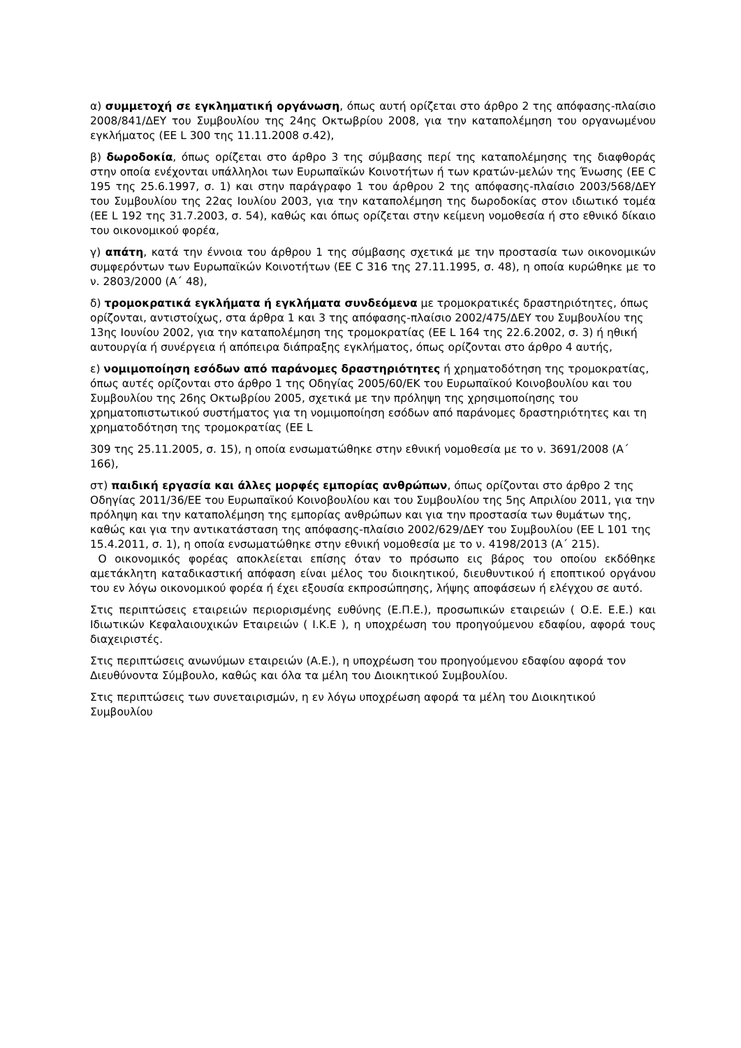α) συμμετοχή σε εγκληματική οργάνωση, όπως αυτή ορίζεται στο άρθρο 2 της απόφασης-πλαίσιο 2008/841/ΔΕΥ του Συμβουλίου της 24ης Οκτωβρίου 2008, για την καταπολέμηση του οργανωμένου εγκλήματος (ΕΕ L 300 της 11.11.2008 σ.42),
β) δωροδοκία, όπως ορίζεται στο άρθρο 3 της σύμβασης περί της καταπολέμησης της διαφθοράς στην οποία ενέχονται υπάλληλοι των Ευρωπαϊκών Κοινοτήτων ή των κρατών-μελών της Ένωσης (ΕΕ C 195 της 25.6.1997, σ. 1) και στην παράγραφο 1 του άρθρου 2 της απόφασης-πλαίσιο 2003/568/ΔΕΥ του Συμβουλίου της 22ας Ιουλίου 2003, για την καταπολέμηση της δωροδοκίας στον ιδιωτικό τομέα (ΕΕ L 192 της 31.7.2003, σ. 54), καθώς και όπως ορίζεται στην κείμενη νομοθεσία ή στο εθνικό δίκαιο του οικονομικού φορέα,
γ) απάτη, κατά την έννοια του άρθρου 1 της σύμβασης σχετικά με την προστασία των οικονομικών συμφερόντων των Ευρωπαϊκών Κοινοτήτων (ΕΕ C 316 της 27.11.1995, σ. 48), η οποία κυρώθηκε με το ν. 2803/2000 (Α΄ 48),
δ) τρομοκρατικά εγκλήματα ή εγκλήματα συνδεόμενα με τρομοκρατικές δραστηριότητες, όπως ορίζονται, αντιστοίχως, στα άρθρα 1 και 3 της απόφασης-πλαίσιο 2002/475/ΔΕΥ του Συμβουλίου της 13ης Ιουνίου 2002, για την καταπολέμηση της τρομοκρατίας (ΕΕ L 164 της 22.6.2002, σ. 3) ή ηθική αυτουργία ή συνέργεια ή απόπειρα διάπραξης εγκλήματος, όπως ορίζονται στο άρθρο 4 αυτής,
ε) νομιμοποίηση εσόδων από παράνομες δραστηριότητες ή χρηματοδότηση της τρομοκρατίας, όπως αυτές ορίζονται στο άρθρο 1 της Οδηγίας 2005/60/ΕΚ του Ευρωπαϊκού Κοινοβουλίου και του Συμβουλίου της 26ης Οκτωβρίου 2005, σχετικά με την πρόληψη της χρησιμοποίησης του χρηματοπιστωτικού συστήματος για τη νομιμοποίηση εσόδων από παράνομες δραστηριότητες και τη χρηματοδότηση της τρομοκρατίας (ΕΕ L
309 της 25.11.2005, σ. 15), η οποία ενσωματώθηκε στην εθνική νομοθεσία με το ν. 3691/2008 (Α΄ 166),
στ) παιδική εργασία και άλλες μορφές εμπορίας ανθρώπων, όπως ορίζονται στο άρθρο 2 της Οδηγίας 2011/36/ΕΕ του Ευρωπαϊκού Κοινοβουλίου και του Συμβουλίου της 5ης Απριλίου 2011, για την πρόληψη και την καταπολέμηση της εμπορίας ανθρώπων και για την προστασία των θυμάτων της, καθώς και για την αντικατάσταση της απόφασης-πλαίσιο 2002/629/ΔΕΥ του Συμβουλίου (ΕΕ L 101 της 15.4.2011, σ. 1), η οποία ενσωματώθηκε στην εθνική νομοθεσία με το ν. 4198/2013 (Α΄ 215).
Ο οικονομικός φορέας αποκλείεται επίσης όταν το πρόσωπο εις βάρος του οποίου εκδόθηκε αμετάκλητη καταδικαστική απόφαση είναι μέλος του διοικητικού, διευθυντικού ή εποπτικού οργάνου του εν λόγω οικονομικού φορέα ή έχει εξουσία εκπροσώπησης, λήψης αποφάσεων ή ελέγχου σε αυτό.
Στις περιπτώσεις εταιρειών περιορισμένης ευθύνης (Ε.Π.Ε.), προσωπικών εταιρειών ( Ο.Ε. Ε.Ε.) και Ιδιωτικών Κεφαλαιουχικών Εταιρειών ( Ι.Κ.Ε ), η υποχρέωση του προηγούμενου εδαφίου, αφορά τους διαχειριστές.
Στις περιπτώσεις ανωνύμων εταιρειών (Α.Ε.), η υποχρέωση του προηγούμενου εδαφίου αφορά τον Διευθύνοντα Σύμβουλο, καθώς και όλα τα μέλη του Διοικητικού Συμβουλίου.
Στις περιπτώσεις των συνεταιρισμών, η εν λόγω υποχρέωση αφορά τα μέλη του Διοικητικού Συμβουλίου